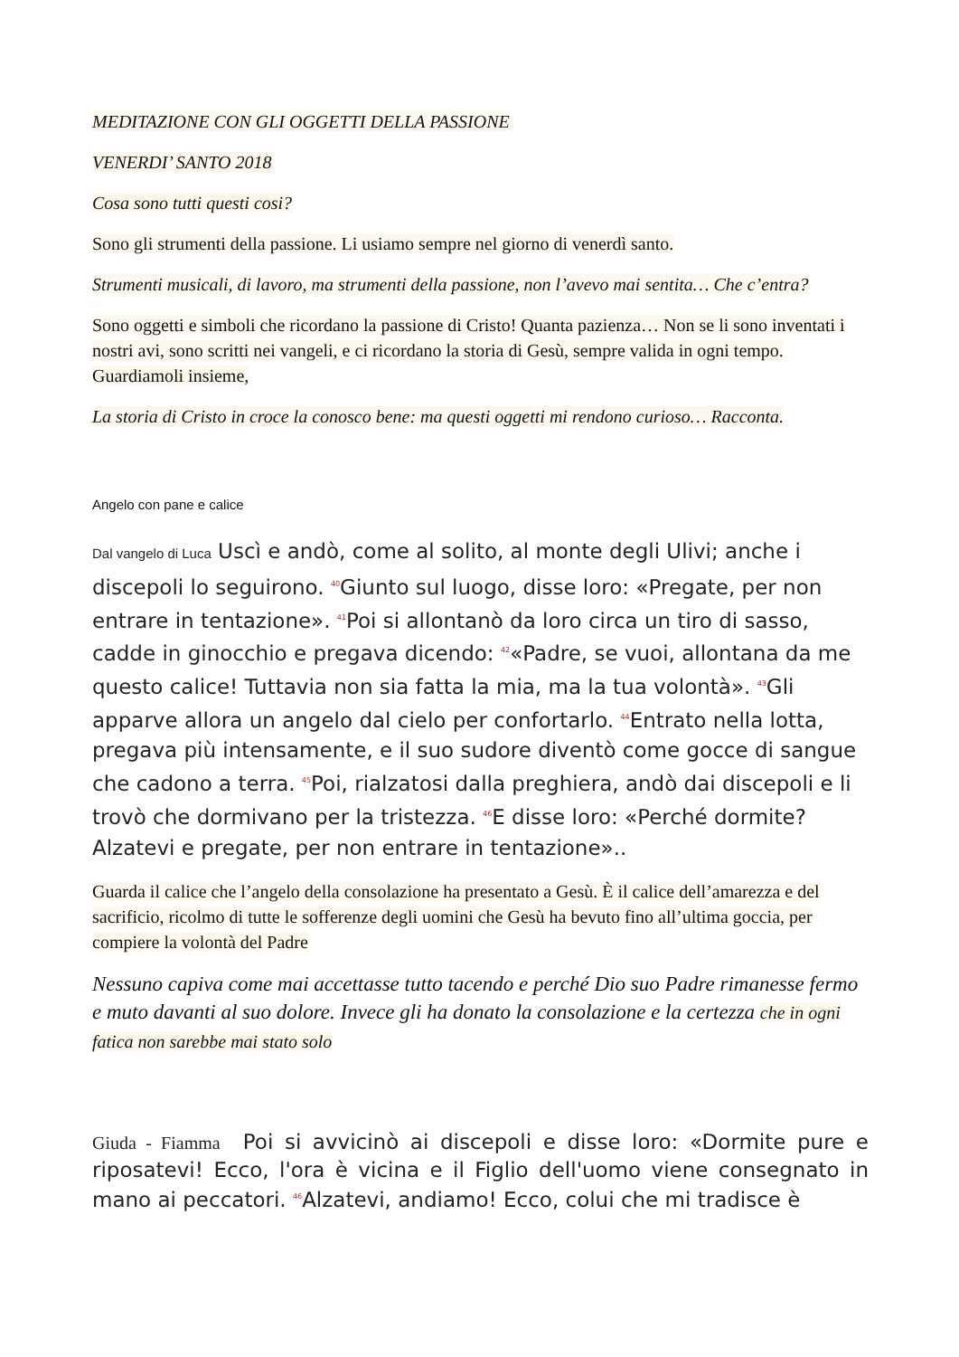MEDITAZIONE CON GLI OGGETTI DELLA PASSIONE
VENERDI’ SANTO 2018
Cosa sono tutti questi cosi?
Sono gli strumenti della passione. Li usiamo sempre nel giorno di venerdì santo.
Strumenti musicali, di lavoro, ma strumenti della passione, non l’avevo mai sentita… Che c’entra?
Sono oggetti e simboli che ricordano la passione di Cristo! Quanta pazienza… Non se li sono inventati i nostri avi, sono scritti nei vangeli, e ci ricordano la storia di Gesù, sempre valida in ogni tempo. Guardiamoli insieme,
La storia di Cristo in croce la conosco bene: ma questi oggetti mi rendono curioso… Racconta.
Angelo con pane e calice
Dal vangelo di Luca Uscì e andò, come al solito, al monte degli Ulivi; anche i discepoli lo seguirono. <sup>40</sup>Giunto sul luogo, disse loro: «Pregate, per non entrare in tentazione». <sup>41</sup>Poi si allontanò da loro circa un tiro di sasso, cadde in ginocchio e pregava dicendo: <sup>42</sup>«Padre, se vuoi, allontana da me questo calice! Tuttavia non sia fatta la mia, ma la tua volontà». <sup>43</sup>Gli apparve allora un angelo dal cielo per confortarlo. <sup>44</sup>Entrato nella lotta, pregava più intensamente, e il suo sudore diventò come gocce di sangue che cadono a terra. <sup>45</sup>Poi, rialzatosi dalla preghiera, andò dai discepoli e li trovò che dormivano per la tristezza. <sup>46</sup>E disse loro: «Perché dormite? Alzatevi e pregate, per non entrare in tentazione»..
Guarda il calice che l’angelo della consolazione ha presentato a Gesù. È il calice dell’amarezza e del sacrificio, ricolmo di tutte le sofferenze degli uomini che Gesù ha bevuto fino all’ultima goccia, per compiere la volontà del Padre
Nessuno capiva come mai accettasse tutto tacendo e perché Dio suo Padre rimanesse fermo e muto davanti al suo dolore. Invece gli ha donato la consolazione e la certezza che in ogni fatica non sarebbe mai stato solo
Giuda - Fiamma Poi si avvicinò ai discepoli e disse loro: «Dormite pure e riposatevi! Ecco, l'ora è vicina e il Figlio dell'uomo viene consegnato in mano ai peccatori. <sup>46</sup>Alzatevi, andiamo! Ecco, colui che mi tradisce è